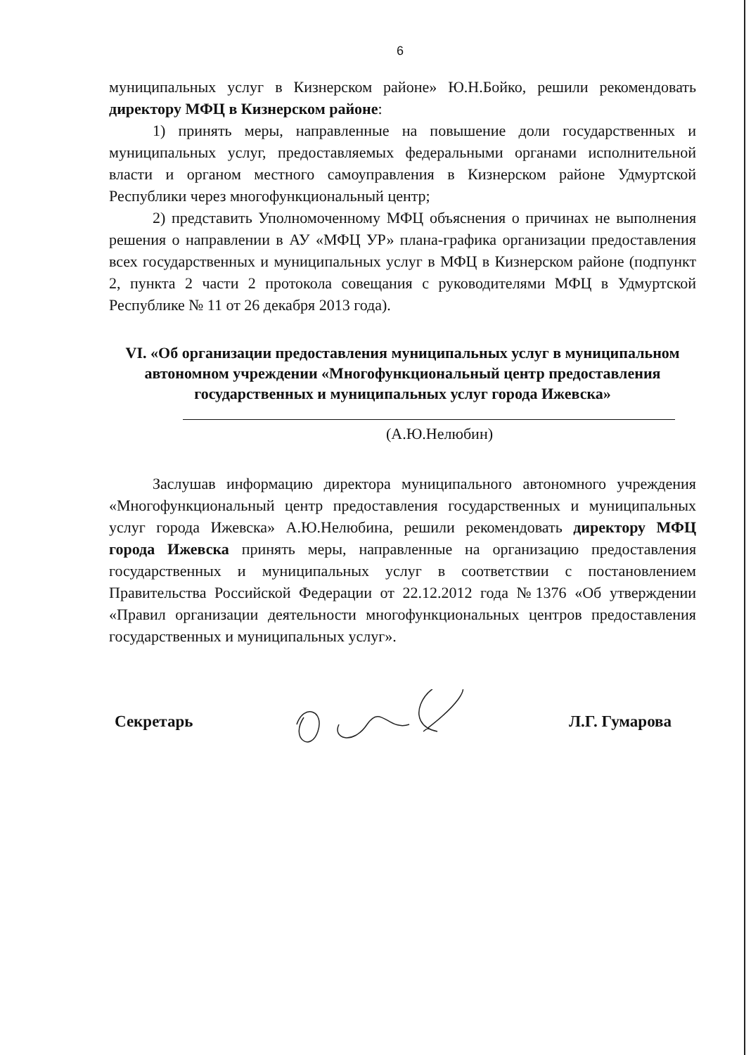6
муниципальных услуг в Кизнерском районе» Ю.Н.Бойко, решили рекомендовать директору МФЦ в Кизнерском районе:
1) принять меры, направленные на повышение доли государственных и муниципальных услуг, предоставляемых федеральными органами исполнительной власти и органом местного самоуправления в Кизнерском районе Удмуртской Республики через многофункциональный центр;
2) представить Уполномоченному МФЦ объяснения о причинах не выполнения решения о направлении в АУ «МФЦ УР» плана-графика организации предоставления всех государственных и муниципальных услуг в МФЦ в Кизнерском районе (подпункт 2, пункта 2 части 2 протокола совещания с руководителями МФЦ в Удмуртской Республике № 11 от 26 декабря 2013 года).
VI. «Об организации предоставления муниципальных услуг в муниципальном автономном учреждении «Многофункциональный центр предоставления государственных и муниципальных услуг города Ижевска»
(А.Ю.Нелюбин)
Заслушав информацию директора муниципального автономного учреждения «Многофункциональный центр предоставления государственных и муниципальных услуг города Ижевска» А.Ю.Нелюбина, решили рекомендовать директору МФЦ города Ижевска принять меры, направленные на организацию предоставления государственных и муниципальных услуг в соответствии с постановлением Правительства Российской Федерации от 22.12.2012 года №1376 «Об утверждении «Правил организации деятельности многофункциональных центров предоставления государственных и муниципальных услуг».
Секретарь Л.Г. Гумарова